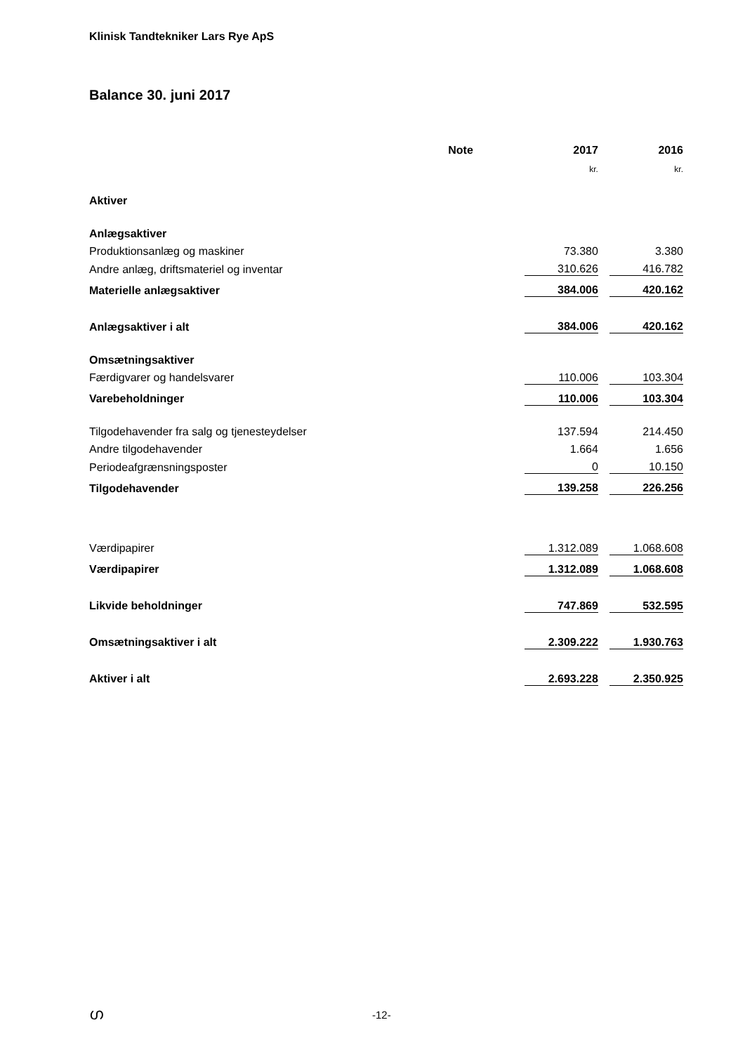Klinisk Tandtekniker Lars Rye ApS
Balance 30. juni 2017
| | Note | 2017 | | 2016 |
| --- | --- | --- | --- | --- |
| | | kr. | | kr. |
| Aktiver | | | | |
| Anlægsaktiver | | | | |
| Produktionsanlæg og maskiner | | 73.380 | | 3.380 |
| Andre anlæg, driftsmateriel og inventar | | 310.626 | | 416.782 |
| Materielle anlægsaktiver | | 384.006 | | 420.162 |
| Anlægsaktiver i alt | | 384.006 | | 420.162 |
| Omsætningsaktiver | | | | |
| Færdigvarer og handelsvarer | | 110.006 | | 103.304 |
| Varebeholdninger | | 110.006 | | 103.304 |
| Tilgodehavender fra salg og tjenesteydelser | | 137.594 | | 214.450 |
| Andre tilgodehavender | | 1.664 | | 1.656 |
| Periodeafgrænsningsposter | | 0 | | 10.150 |
| Tilgodehavender | | 139.258 | | 226.256 |
| Værdipapirer | | 1.312.089 | | 1.068.608 |
| Værdipapirer | | 1.312.089 | | 1.068.608 |
| Likvide beholdninger | | 747.869 | | 532.595 |
| Omsætningsaktiver i alt | | 2.309.222 | | 1.930.763 |
| Aktiver i alt | | 2.693.228 | | 2.350.925 |
ഗ -12-